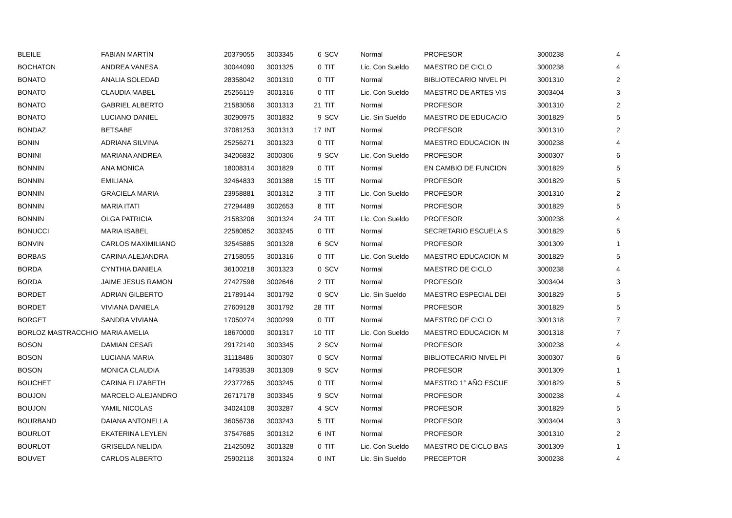| BLEILE | FABIAN MARTÍN | 20379055 | 3003345 | 6 | SCV | Normal | PROFESOR | 3000238 | 4 |
| BOCHATON | ANDREA VANESA | 30044090 | 3001325 | 0 | TIT | Lic. Con Sueldo | MAESTRO DE CICLO | 3000238 | 4 |
| BONATO | ANALIA SOLEDAD | 28358042 | 3001310 | 0 | TIT | Normal | BIBLIOTECARIO NIVEL PI | 3001310 | 2 |
| BONATO | CLAUDIA MABEL | 25256119 | 3001316 | 0 | TIT | Lic. Con Sueldo | MAESTRO DE ARTES VIS | 3003404 | 3 |
| BONATO | GABRIEL ALBERTO | 21583056 | 3001313 | 21 | TIT | Normal | PROFESOR | 3001310 | 2 |
| BONATO | LUCIANO DANIEL | 30290975 | 3001832 | 9 | SCV | Lic. Sin Sueldo | MAESTRO DE EDUCACIO | 3001829 | 5 |
| BONDAZ | BETSABE | 37081253 | 3001313 | 17 | INT | Normal | PROFESOR | 3001310 | 2 |
| BONIN | ADRIANA SILVINA | 25256271 | 3001323 | 0 | TIT | Normal | MAESTRO EDUCACION IN | 3000238 | 4 |
| BONINI | MARIANA ANDREA | 34206832 | 3000306 | 9 | SCV | Lic. Con Sueldo | PROFESOR | 3000307 | 6 |
| BONNIN | ANA MONICA | 18008314 | 3001829 | 0 | TIT | Normal | EN CAMBIO DE FUNCION | 3001829 | 5 |
| BONNIN | EMILIANA | 32464833 | 3001388 | 15 | TIT | Normal | PROFESOR | 3001829 | 5 |
| BONNIN | GRACIELA MARIA | 23958881 | 3001312 | 3 | TIT | Lic. Con Sueldo | PROFESOR | 3001310 | 2 |
| BONNIN | MARIA ITATI | 27294489 | 3002653 | 8 | TIT | Normal | PROFESOR | 3001829 | 5 |
| BONNIN | OLGA PATRICIA | 21583206 | 3001324 | 24 | TIT | Lic. Con Sueldo | PROFESOR | 3000238 | 4 |
| BONUCCI | MARIA ISABEL | 22580852 | 3003245 | 0 | TIT | Normal | SECRETARIO ESCUELA S | 3001829 | 5 |
| BONVIN | CARLOS MAXIMILIANO | 32545885 | 3001328 | 6 | SCV | Normal | PROFESOR | 3001309 | 1 |
| BORBAS | CARINA ALEJANDRA | 27158055 | 3001316 | 0 | TIT | Lic. Con Sueldo | MAESTRO EDUCACION M | 3001829 | 5 |
| BORDA | CYNTHIA DANIELA | 36100218 | 3001323 | 0 | SCV | Normal | MAESTRO DE CICLO | 3000238 | 4 |
| BORDA | JAIME JESUS RAMON | 27427598 | 3002646 | 2 | TIT | Normal | PROFESOR | 3003404 | 3 |
| BORDET | ADRIAN GILBERTO | 21789144 | 3001792 | 0 | SCV | Lic. Sin Sueldo | MAESTRO ESPECIAL DEI | 3001829 | 5 |
| BORDET | VIVIANA DANIELA | 27609128 | 3001792 | 28 | TIT | Normal | PROFESOR | 3001829 | 5 |
| BORGET | SANDRA VIVIANA | 17050274 | 3000299 | 0 | TIT | Normal | MAESTRO DE CICLO | 3001318 | 7 |
| BORLOZ MASTRACCHIO | MARIA AMELIA | 18670000 | 3001317 | 10 | TIT | Lic. Con Sueldo | MAESTRO EDUCACION M | 3001318 | 7 |
| BOSON | DAMIAN CESAR | 29172140 | 3003345 | 2 | SCV | Normal | PROFESOR | 3000238 | 4 |
| BOSON | LUCIANA MARIA | 31118486 | 3000307 | 0 | SCV | Normal | BIBLIOTECARIO NIVEL PI | 3000307 | 6 |
| BOSON | MONICA CLAUDIA | 14793539 | 3001309 | 9 | SCV | Normal | PROFESOR | 3001309 | 1 |
| BOUCHET | CARINA ELIZABETH | 22377265 | 3003245 | 0 | TIT | Normal | MAESTRO 1° AÑO ESCUE | 3001829 | 5 |
| BOUJON | MARCELO ALEJANDRO | 26717178 | 3003345 | 9 | SCV | Normal | PROFESOR | 3000238 | 4 |
| BOUJON | YAMIL NICOLAS | 34024108 | 3003287 | 4 | SCV | Normal | PROFESOR | 3001829 | 5 |
| BOURBAND | DAIANA ANTONELLA | 36056736 | 3003243 | 5 | TIT | Normal | PROFESOR | 3003404 | 3 |
| BOURLOT | EKATERINA LEYLEN | 37547685 | 3001312 | 6 | INT | Normal | PROFESOR | 3001310 | 2 |
| BOURLOT | GRISELDA NELIDA | 21425092 | 3001328 | 0 | TIT | Lic. Con Sueldo | MAESTRO DE CICLO BAS | 3001309 | 1 |
| BOUVET | CARLOS ALBERTO | 25902118 | 3001324 | 0 | INT | Lic. Sin Sueldo | PRECEPTOR | 3000238 | 4 |